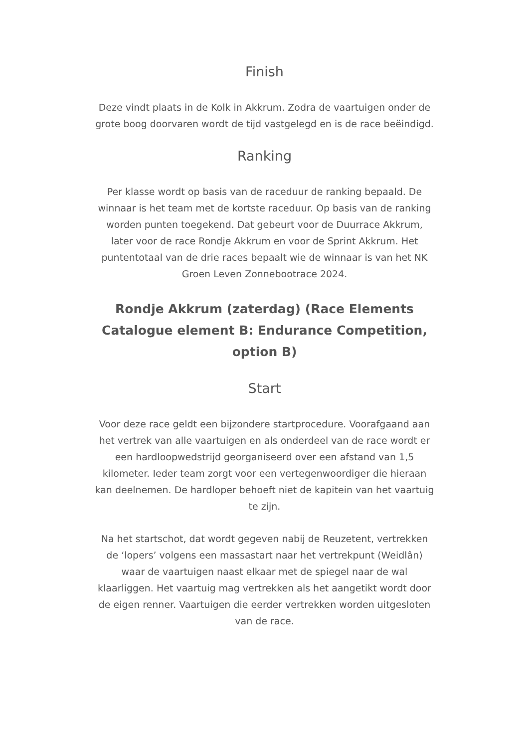Finish
Deze vindt plaats in de Kolk in Akkrum. Zodra de vaartuigen onder de grote boog doorvaren wordt de tijd vastgelegd en is de race beëindigd.
Ranking
Per klasse wordt op basis van de raceduur de ranking bepaald. De winnaar is het team met de kortste raceduur. Op basis van de ranking worden punten toegekend. Dat gebeurt voor de Duurrace Akkrum, later voor de race Rondje Akkrum en voor de Sprint Akkrum. Het puntentotaal van de drie races bepaalt wie de winnaar is van het NK Groen Leven Zonnebootrace 2024.
Rondje Akkrum (zaterdag) (Race Elements Catalogue element B: Endurance Competition, option B)
Start
Voor deze race geldt een bijzondere startprocedure. Voorafgaand aan het vertrek van alle vaartuigen en als onderdeel van de race wordt er een hardloopwedstrijd georganiseerd over een afstand van 1,5 kilometer. Ieder team zorgt voor een vertegenwoordiger die hieraan kan deelnemen. De hardloper behoeft niet de kapitein van het vaartuig te zijn.
Na het startschot, dat wordt gegeven nabij de Reuzetent, vertrekken de ‘lopers’ volgens een massastart naar het vertrekpunt (Weidlân) waar de vaartuigen naast elkaar met de spiegel naar de wal klaarliggen. Het vaartuig mag vertrekken als het aangetikt wordt door de eigen renner. Vaartuigen die eerder vertrekken worden uitgesloten van de race.